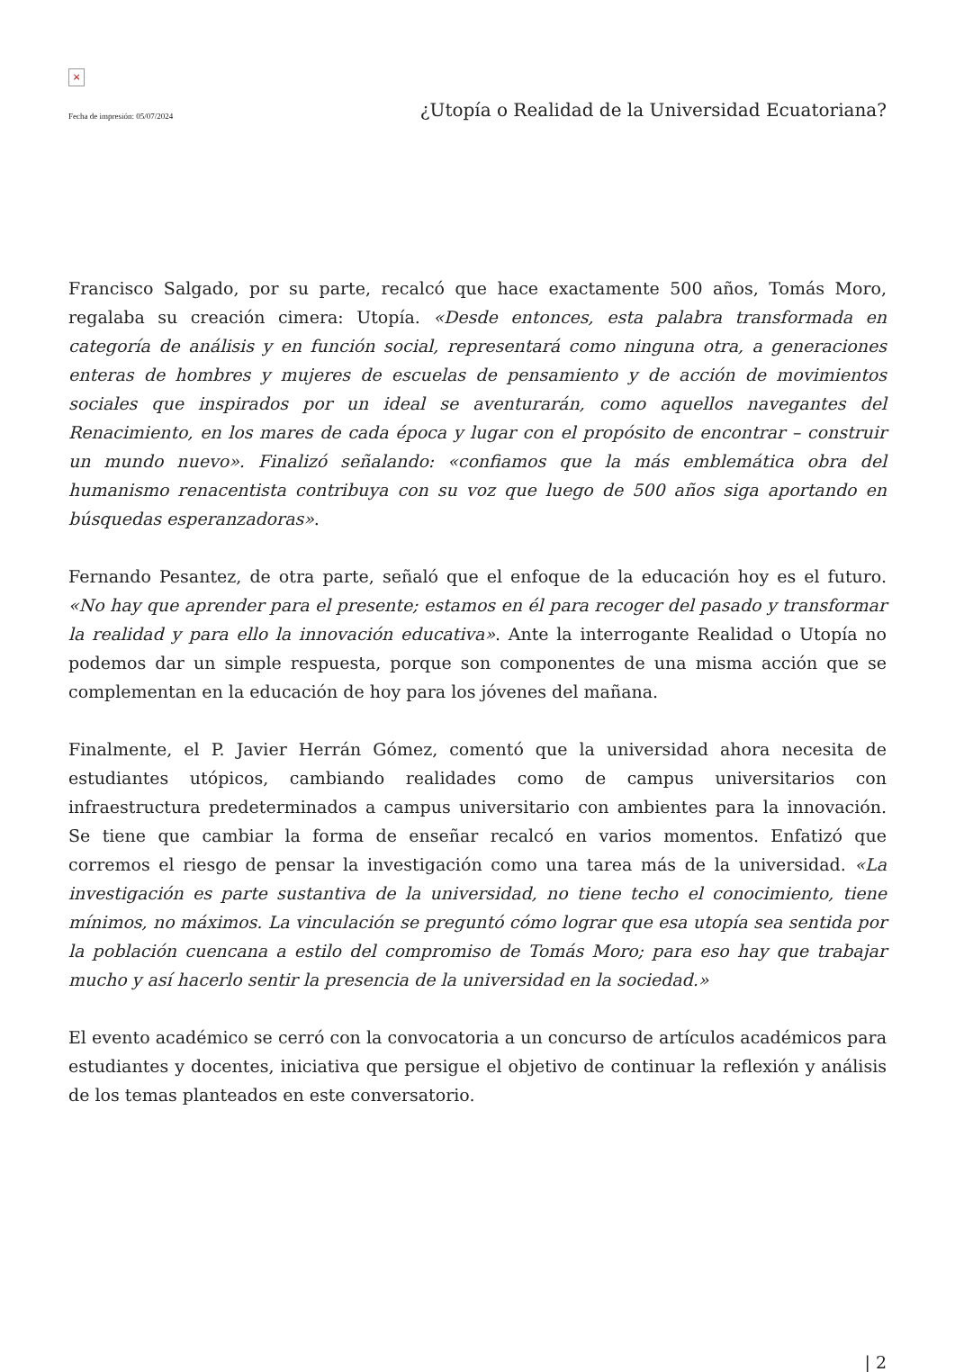×
Fecha de impresión: 05/07/2024 ¿Utopía o Realidad de la Universidad Ecuatoriana?
Francisco Salgado, por su parte, recalcó que hace exactamente 500 años, Tomás Moro, regalaba su creación cimera: Utopía. «Desde entonces, esta palabra transformada en categoría de análisis y en función social, representará como ninguna otra, a generaciones enteras de hombres y mujeres de escuelas de pensamiento y de acción de movimientos sociales que inspirados por un ideal se aventurarán, como aquellos navegantes del Renacimiento, en los mares de cada época y lugar con el propósito de encontrar – construir un mundo nuevo». Finalizó señalando: «confiamos que la más emblemática obra del humanismo renacentista contribuya con su voz que luego de 500 años siga aportando en búsquedas esperanzadoras».
Fernando Pesantez, de otra parte, señaló que el enfoque de la educación hoy es el futuro. «No hay que aprender para el presente; estamos en él para recoger del pasado y transformar la realidad y para ello la innovación educativa». Ante la interrogante Realidad o Utopía no podemos dar un simple respuesta, porque son componentes de una misma acción que se complementan en la educación de hoy para los jóvenes del mañana.
Finalmente, el P. Javier Herrán Gómez, comentó que la universidad ahora necesita de estudiantes utópicos, cambiando realidades como de campus universitarios con infraestructura predeterminados a campus universitario con ambientes para la innovación. Se tiene que cambiar la forma de enseñar recalcó en varios momentos. Enfatizó que corremos el riesgo de pensar la investigación como una tarea más de la universidad. «La investigación es parte sustantiva de la universidad, no tiene techo el conocimiento, tiene mínimos, no máximos. La vinculación se preguntó cómo lograr que esa utopía sea sentida por la población cuencana a estilo del compromiso de Tomás Moro; para eso hay que trabajar mucho y así hacerlo sentir la presencia de la universidad en la sociedad.»
El evento académico se cerró con la convocatoria a un concurso de artículos académicos para estudiantes y docentes, iniciativa que persigue el objetivo de continuar la reflexión y análisis de los temas planteados en este conversatorio.
| 2